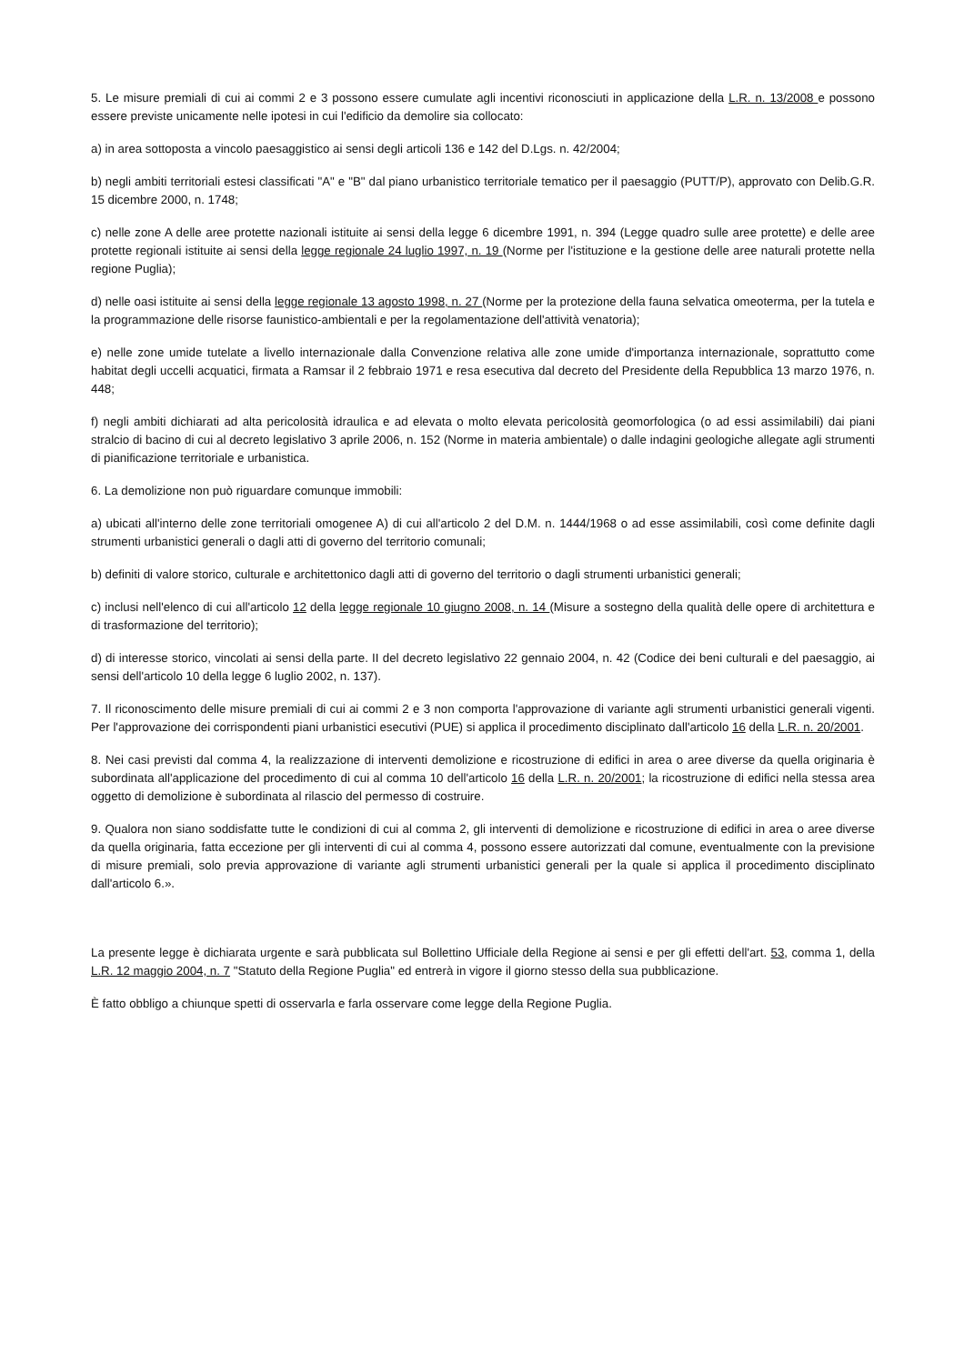5. Le misure premiali di cui ai commi 2 e 3 possono essere cumulate agli incentivi riconosciuti in applicazione della L.R. n. 13/2008 e possono essere previste unicamente nelle ipotesi in cui l'edificio da demolire sia collocato:
a) in area sottoposta a vincolo paesaggistico ai sensi degli articoli 136 e 142 del D.Lgs. n. 42/2004;
b) negli ambiti territoriali estesi classificati "A" e "B" dal piano urbanistico territoriale tematico per il paesaggio (PUTT/P), approvato con Delib.G.R. 15 dicembre 2000, n. 1748;
c) nelle zone A delle aree protette nazionali istituite ai sensi della legge 6 dicembre 1991, n. 394 (Legge quadro sulle aree protette) e delle aree protette regionali istituite ai sensi della legge regionale 24 luglio 1997, n. 19 (Norme per l'istituzione e la gestione delle aree naturali protette nella regione Puglia);
d) nelle oasi istituite ai sensi della legge regionale 13 agosto 1998, n. 27 (Norme per la protezione della fauna selvatica omeoterma, per la tutela e la programmazione delle risorse faunistico-ambientali e per la regolamentazione dell'attività venatoria);
e) nelle zone umide tutelate a livello internazionale dalla Convenzione relativa alle zone umide d'importanza internazionale, soprattutto come habitat degli uccelli acquatici, firmata a Ramsar il 2 febbraio 1971 e resa esecutiva dal decreto del Presidente della Repubblica 13 marzo 1976, n. 448;
f) negli ambiti dichiarati ad alta pericolosità idraulica e ad elevata o molto elevata pericolosità geomorfologica (o ad essi assimilabili) dai piani stralcio di bacino di cui al decreto legislativo 3 aprile 2006, n. 152 (Norme in materia ambientale) o dalle indagini geologiche allegate agli strumenti di pianificazione territoriale e urbanistica.
6. La demolizione non può riguardare comunque immobili:
a) ubicati all'interno delle zone territoriali omogenee A) di cui all'articolo 2 del D.M. n. 1444/1968 o ad esse assimilabili, così come definite dagli strumenti urbanistici generali o dagli atti di governo del territorio comunali;
b) definiti di valore storico, culturale e architettonico dagli atti di governo del territorio o dagli strumenti urbanistici generali;
c) inclusi nell'elenco di cui all'articolo 12 della legge regionale 10 giugno 2008, n. 14 (Misure a sostegno della qualità delle opere di architettura e di trasformazione del territorio);
d) di interesse storico, vincolati ai sensi della parte. II del decreto legislativo 22 gennaio 2004, n. 42 (Codice dei beni culturali e del paesaggio, ai sensi dell'articolo 10 della legge 6 luglio 2002, n. 137).
7. Il riconoscimento delle misure premiali di cui ai commi 2 e 3 non comporta l'approvazione di variante agli strumenti urbanistici generali vigenti. Per l'approvazione dei corrispondenti piani urbanistici esecutivi (PUE) si applica il procedimento disciplinato dall'articolo 16 della L.R. n. 20/2001.
8. Nei casi previsti dal comma 4, la realizzazione di interventi demolizione e ricostruzione di edifici in area o aree diverse da quella originaria è subordinata all'applicazione del procedimento di cui al comma 10 dell'articolo 16 della L.R. n. 20/2001; la ricostruzione di edifici nella stessa area oggetto di demolizione è subordinata al rilascio del permesso di costruire.
9. Qualora non siano soddisfatte tutte le condizioni di cui al comma 2, gli interventi di demolizione e ricostruzione di edifici in area o aree diverse da quella originaria, fatta eccezione per gli interventi di cui al comma 4, possono essere autorizzati dal comune, eventualmente con la previsione di misure premiali, solo previa approvazione di variante agli strumenti urbanistici generali per la quale si applica il procedimento disciplinato dall'articolo 6.».
La presente legge è dichiarata urgente e sarà pubblicata sul Bollettino Ufficiale della Regione ai sensi e per gli effetti dell'art. 53, comma 1, della L.R. 12 maggio 2004, n. 7 "Statuto della Regione Puglia" ed entrerà in vigore il giorno stesso della sua pubblicazione.
È fatto obbligo a chiunque spetti di osservarla e farla osservare come legge della Regione Puglia.